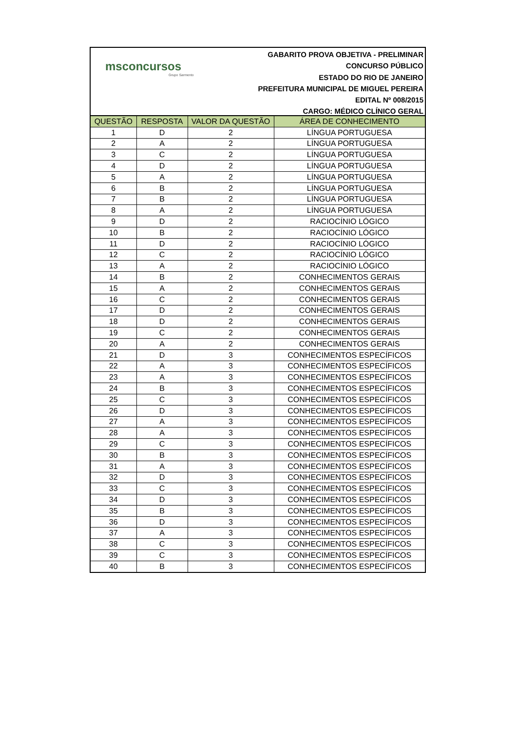msconcursos
Grupo Sarmento
GABARITO PROVA OBJETIVA - PRELIMINAR
CONCURSO PÚBLICO
ESTADO DO RIO DE JANEIRO
PREFEITURA MUNICIPAL DE MIGUEL PEREIRA
EDITAL Nº 008/2015
CARGO: MÉDICO CLÍNICO GERAL
| QUESTÃO | RESPOSTA | VALOR DA QUESTÃO | ÁREA DE CONHECIMENTO |
| --- | --- | --- | --- |
| 1 | D | 2 | LÍNGUA PORTUGUESA |
| 2 | A | 2 | LÍNGUA PORTUGUESA |
| 3 | C | 2 | LÍNGUA PORTUGUESA |
| 4 | D | 2 | LÍNGUA PORTUGUESA |
| 5 | A | 2 | LÍNGUA PORTUGUESA |
| 6 | B | 2 | LÍNGUA PORTUGUESA |
| 7 | B | 2 | LÍNGUA PORTUGUESA |
| 8 | A | 2 | LÍNGUA PORTUGUESA |
| 9 | D | 2 | RACIOCÍNIO LÓGICO |
| 10 | B | 2 | RACIOCÍNIO LÓGICO |
| 11 | D | 2 | RACIOCÍNIO LÓGICO |
| 12 | C | 2 | RACIOCÍNIO LÓGICO |
| 13 | A | 2 | RACIOCÍNIO LÓGICO |
| 14 | B | 2 | CONHECIMENTOS GERAIS |
| 15 | A | 2 | CONHECIMENTOS GERAIS |
| 16 | C | 2 | CONHECIMENTOS GERAIS |
| 17 | D | 2 | CONHECIMENTOS GERAIS |
| 18 | D | 2 | CONHECIMENTOS GERAIS |
| 19 | C | 2 | CONHECIMENTOS GERAIS |
| 20 | A | 2 | CONHECIMENTOS GERAIS |
| 21 | D | 3 | CONHECIMENTOS ESPECÍFICOS |
| 22 | A | 3 | CONHECIMENTOS ESPECÍFICOS |
| 23 | A | 3 | CONHECIMENTOS ESPECÍFICOS |
| 24 | B | 3 | CONHECIMENTOS ESPECÍFICOS |
| 25 | C | 3 | CONHECIMENTOS ESPECÍFICOS |
| 26 | D | 3 | CONHECIMENTOS ESPECÍFICOS |
| 27 | A | 3 | CONHECIMENTOS ESPECÍFICOS |
| 28 | A | 3 | CONHECIMENTOS ESPECÍFICOS |
| 29 | C | 3 | CONHECIMENTOS ESPECÍFICOS |
| 30 | B | 3 | CONHECIMENTOS ESPECÍFICOS |
| 31 | A | 3 | CONHECIMENTOS ESPECÍFICOS |
| 32 | D | 3 | CONHECIMENTOS ESPECÍFICOS |
| 33 | C | 3 | CONHECIMENTOS ESPECÍFICOS |
| 34 | D | 3 | CONHECIMENTOS ESPECÍFICOS |
| 35 | B | 3 | CONHECIMENTOS ESPECÍFICOS |
| 36 | D | 3 | CONHECIMENTOS ESPECÍFICOS |
| 37 | A | 3 | CONHECIMENTOS ESPECÍFICOS |
| 38 | C | 3 | CONHECIMENTOS ESPECÍFICOS |
| 39 | C | 3 | CONHECIMENTOS ESPECÍFICOS |
| 40 | B | 3 | CONHECIMENTOS ESPECÍFICOS |